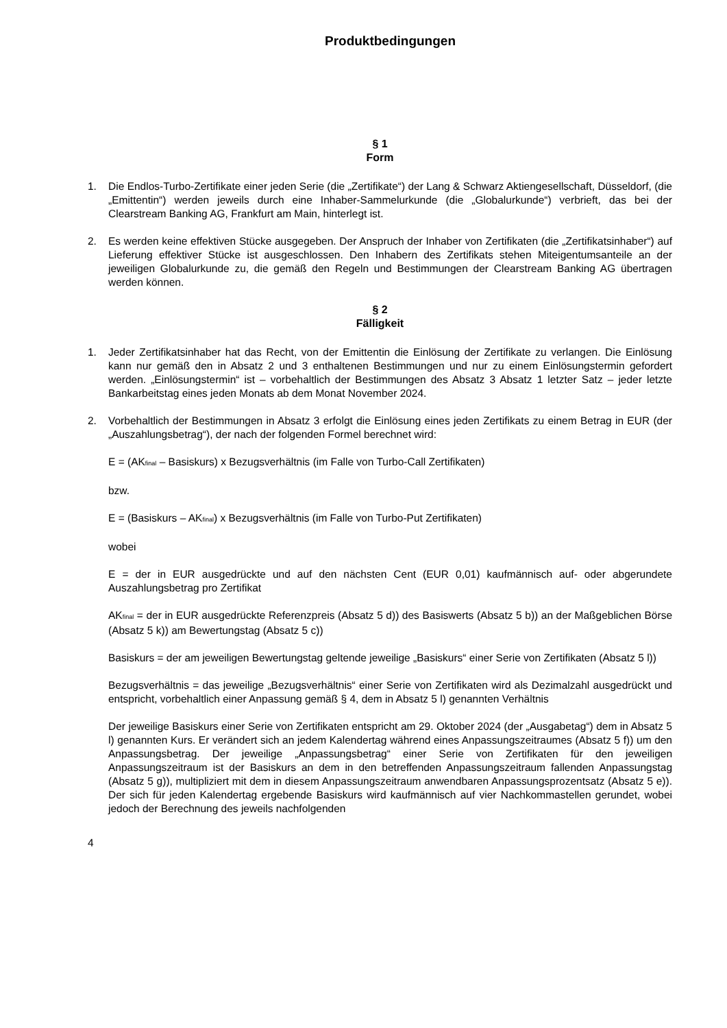Produktbedingungen
§ 1
Form
1. Die Endlos-Turbo-Zertifikate einer jeden Serie (die „Zertifikate“) der Lang & Schwarz Aktiengesellschaft, Düsseldorf, (die „Emittentin“) werden jeweils durch eine Inhaber-Sammelurkunde (die „Globalurkunde“) verbrieft, das bei der Clearstream Banking AG, Frankfurt am Main, hinterlegt ist.
2. Es werden keine effektiven Stücke ausgegeben. Der Anspruch der Inhaber von Zertifikaten (die „Zertifikatsinhaber“) auf Lieferung effektiver Stücke ist ausgeschlossen. Den Inhabern des Zertifikats stehen Miteigentumsanteile an der jeweiligen Globalurkunde zu, die gemäß den Regeln und Bestimmungen der Clearstream Banking AG übertragen werden können.
§ 2
Fälligkeit
1. Jeder Zertifikatsinhaber hat das Recht, von der Emittentin die Einlösung der Zertifikate zu verlangen. Die Einlösung kann nur gemäß den in Absatz 2 und 3 enthaltenen Bestimmungen und nur zu einem Einlösungstermin gefordert werden. „Einlösungstermin“ ist – vorbehaltlich der Bestimmungen des Absatz 3 Absatz 1 letzter Satz – jeder letzte Bankarbeitstag eines jeden Monats ab dem Monat November 2024.
2. Vorbehaltlich der Bestimmungen in Absatz 3 erfolgt die Einlösung eines jeden Zertifikats zu einem Betrag in EUR (der „Auszahlungsbetrag“), der nach der folgenden Formel berechnet wird:
E = (AK<sub>final</sub> – Basiskurs) x Bezugsverhältnis (im Falle von Turbo-Call Zertifikaten)
bzw.
E = (Basiskurs – AK<sub>final</sub>) x Bezugsverhältnis (im Falle von Turbo-Put Zertifikaten)
wobei
E = der in EUR ausgedrückte und auf den nächsten Cent (EUR 0,01) kaufmännisch auf- oder abgerundete Auszahlungsbetrag pro Zertifikat
AK<sub>final</sub> = der in EUR ausgedrückte Referenzpreis (Absatz 5 d)) des Basiswerts (Absatz 5 b)) an der Maßgeblichen Börse (Absatz 5 k)) am Bewertungstag (Absatz 5 c))
Basiskurs = der am jeweiligen Bewertungstag geltende jeweilige „Basiskurs“ einer Serie von Zertifikaten (Absatz 5 l))
Bezugsverhältnis = das jeweilige „Bezugsverhältnis“ einer Serie von Zertifikaten wird als Dezimalzahl ausgedrückt und entspricht, vorbehaltlich einer Anpassung gemäß § 4, dem in Absatz 5 l) genannten Verhältnis
Der jeweilige Basiskurs einer Serie von Zertifikaten entspricht am 29. Oktober 2024 (der „Ausgabetag“) dem in Absatz 5 l) genannten Kurs. Er verändert sich an jedem Kalendertag während eines Anpassungszeitraumes (Absatz 5 f)) um den Anpassungsbetrag. Der jeweilige „Anpassungsbetrag“ einer Serie von Zertifikaten für den jeweiligen Anpassungszeitraum ist der Basiskurs an dem in den betreffenden Anpassungszeitraum fallenden Anpassungstag (Absatz 5 g)), multipliziert mit dem in diesem Anpassungszeitraum anwendbaren Anpassungsprozentsatz (Absatz 5 e)). Der sich für jeden Kalendertag ergebende Basiskurs wird kaufmännisch auf vier Nachkommastellen gerundet, wobei jedoch der Berechnung des jeweils nachfolgenden
4